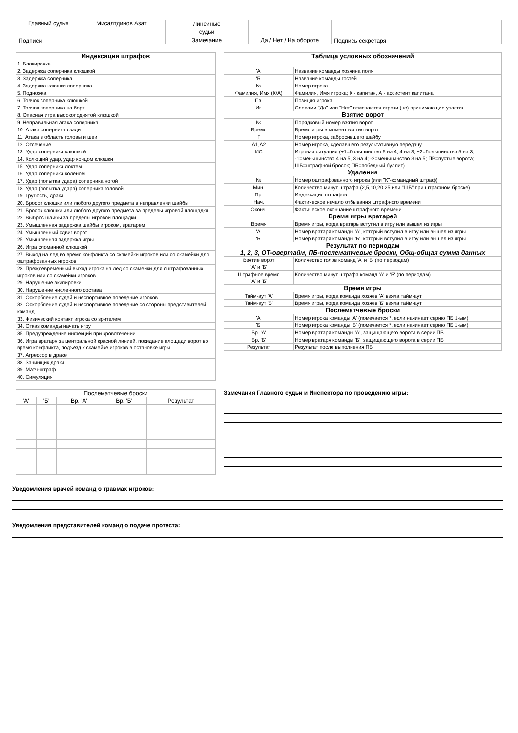| Главный судья | Мисалтдинов Азат |
| Подписи | |
| Линейные | | Подпись секретаря |
| судьи | | |
| Замечание | Да / Нет / На обороте | |
| Индексация штрафов |
| --- |
| 1. Блокировка |
| 2. Задержка соперника клюшкой |
| 3. Задержка соперника |
| 4. Задержка клюшки соперника |
| 5. Подножка |
| 6. Толчок соперника клюшкой |
| 7. Толчок соперника на борт |
| 8. Опасная игра высокоподнятой клюшкой |
| 9. Неправильная атака соперника |
| 10. Атака соперника сзади |
| 11. Атака в область головы и шеи |
| 12. Отсечение |
| 13. Удар соперника клюшкой |
| 14. Колющий удар, удар концом клюшки |
| 15. Удар соперника локтем |
| 16. Удар соперника коленом |
| 17. Удар (попытка удара) соперника ногой |
| 18. Удар (попытка удара) соперника головой |
| 19. Грубость, драка |
| 20. Бросок клюшки или любого другого предмета в направлении шайбы |
| 21. Бросок клюшки или любого другого предмета за пределы игровой площадки |
| 22. Выброс шайбы за пределы игровой площадки |
| 23. Умышленная задержка шайбы игроком, вратарем |
| 24. Умышленный сдвиг ворот |
| 25. Умышленная задержка игры |
| 26. Игра сломанной клюшкой |
| 27. Выход на лед во время конфликта со скамейки игроков или со скамейки для оштрафованных игроков |
| 28. Преждевременный выход игрока на лед со скамейки для оштрафованных игроков или со скамейки игроков |
| 29. Нарушение экипировки |
| 30. Нарушение численного состава |
| 31. Оскорбление судей и неспортивное поведение игроков |
| 32. Оскорбление судей и неспортивное поведение со стороны представителей команд |
| 33. Физический контакт игрока со зрителем |
| 34. Отказ команды начать игру |
| 35. Предупреждение инфекций при кровотечении |
| 36. Игра вратаря за центральной красной линией, покидание площади ворот во время конфликта, подъезд к скамейке игроков в остановке игры |
| 37. Агрессор в драке |
| 38. Зачинщик драки |
| 39. Матч-штраф |
| 40. Симуляция |
| Таблица условных обозначений | |
| --- | --- |
| 'А' | Название команды хозяина поля |
| 'Б' | Название команды гостей |
| № | Номер игрока |
| Фамилия, Имя (К/А) | Фамилия, Имя игрока; К - капитан, А - ассистент капитана |
| Пз. | Позиция игрока |
| Иг. | Словами "Да" или "Нет" отмечаются игроки (не) принимающие участия |
| Взятие ворот | |
| № | Порядковый номер взятия ворот |
| Время | Время игры в момент взятия ворот |
| Г | Номер игрока, забросившего шайбу |
| А1,А2 | Номер игрока, сделавшего результативную передачу |
| ИС | Игровая ситуация (+1=большинство 5 на 4, 4 на 3; +2=большинство 5 на 3; -1=меньшинство 4 на 5, 3 на 4; -2=меньшинство 3 на 5; ПВ=пустые ворота; ШБ=штрафной бросок; ПБ=победный буллит) |
| Удаления | |
| № | Номер оштрафованного игрока (или "К"-командный штраф) |
| Мин. | Количество минут штрафа (2,5,10,20,25 или "ШБ" при штрафном броске) |
| Пр. | Индексация штрафов |
| Нач. | Фактическое начало отбывания штрафного времени |
| Оконч. | Фактическое окончание штрафного времени |
| Время игры вратарей | |
| Время | Время игры, когда вратарь вступил в игру или вышел из игры |
| 'А' | Номер вратаря команды 'А', который вступил в игру или вышел из игры |
| 'Б' | Номер вратаря команды 'Б', который вступил в игру или вышел из игры |
| Результат по периодам 1, 2, 3, ОТ-овертайм, ПБ-послематчевые броски, Общ-общая сумма данных | |
| Взятие ворот 'А' и 'Б' | Количество голов команд 'А' и 'Б' (по периодам) |
| Штрафное время 'А' и 'Б' | Количество минут штрафа команд 'А' и 'Б' (по периодам) |
| Время игры | |
| Тайм-аут 'А' | Время игры, когда команда хозяев 'А' взяла тайм-аут |
| Тайм-аут 'Б' | Время игры, когда команда хозяев 'Б' взяла тайм-аут |
| Послематчевые броски | |
| 'А' | Номер игрока команды 'А' (помечается *, если начинает серию ПБ 1-ым) |
| 'Б' | Номер игрока команды 'Б' (помечается *, если начинает серию ПБ 1-ым) |
| Бр. 'А' | Номер вратаря команды 'А', защищающего ворота в серии ПБ |
| Бр. 'Б' | Номер вратаря команды 'Б', защищающего ворота в серии ПБ |
| Результат | Результат после выполнения ПБ |
| Послематчевые броски | | | | |
| 'А' | 'Б' | Вр. 'А' | Вр. 'Б' | Результат |
Замечания Главного судьи и Инспектора по проведению игры:
Уведомления врачей команд о травмах игроков:
Уведомления представителей команд о подаче протеста: